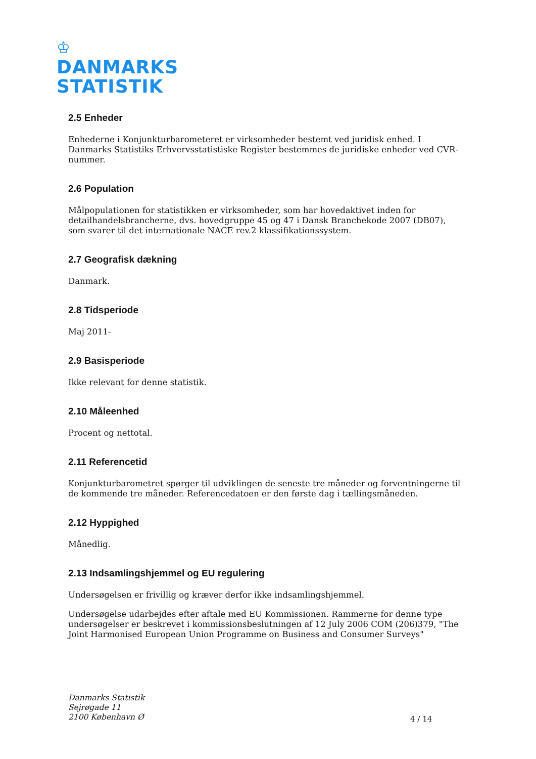♔
DANMARKS
STATISTIK
2.5 Enheder
Enhederne i Konjunkturbarometeret er virksomheder bestemt ved juridisk enhed. I Danmarks Statistiks Erhvervsstatistiske Register bestemmes de juridiske enheder ved CVR-nummer.
2.6 Population
Målpopulationen for statistikken er virksomheder, som har hovedaktivet inden for detailhandelsbrancherne, dvs. hovedgruppe 45 og 47 i Dansk Branchekode 2007 (DB07), som svarer til det internationale NACE rev.2 klassifikationssystem.
2.7 Geografisk dækning
Danmark.
2.8 Tidsperiode
Maj 2011-
2.9 Basisperiode
Ikke relevant for denne statistik.
2.10 Måleenhed
Procent og nettotal.
2.11 Referencetid
Konjunkturbarometret spørger til udviklingen de seneste tre måneder og forventningerne til de kommende tre måneder. Referencedatoen er den første dag i tællingsmåneden.
2.12 Hyppighed
Månedlig.
2.13 Indsamlingshjemmel og EU regulering
Undersøgelsen er frivillig og kræver derfor ikke indsamlingshjemmel.
Undersøgelse udarbejdes efter aftale med EU Kommissionen. Rammerne for denne type undersøgelser er beskrevet i kommissionsbeslutningen af 12 July 2006 COM (206)379, "The Joint Harmonised European Union Programme on Business and Consumer Surveys"
Danmarks Statistik
Sejrøgade 11
2100 København Ø
4 / 14